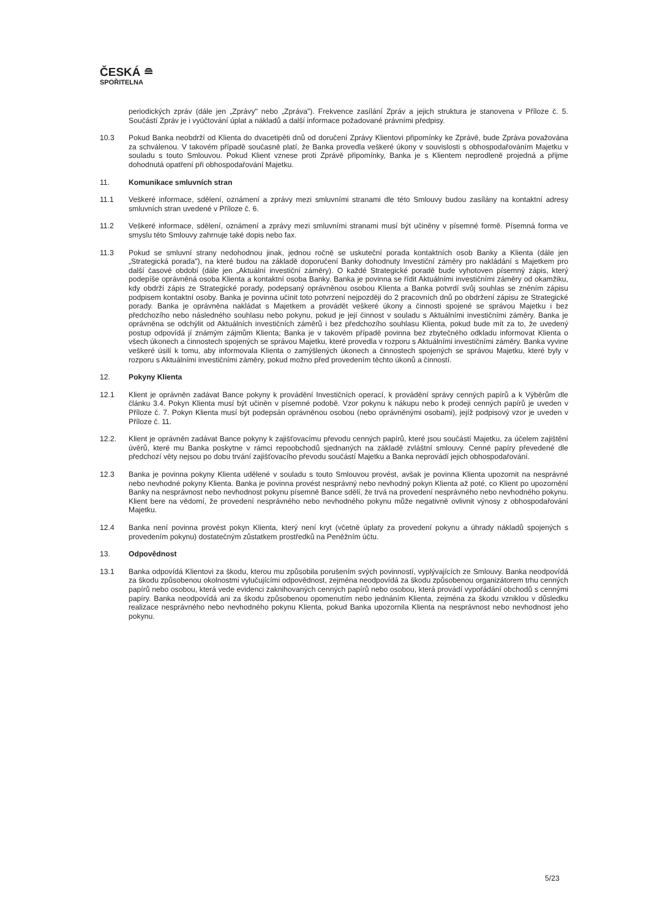ČESKÁ ≘
SPOŘITELNA
periodických zpráv (dále jen „Zprávy" nebo „Zpráva"). Frekvence zasílání Zpráv a jejich struktura je stanovena v Příloze č. 5. Součástí Zpráv je i vyúčtování úplat a nákladů a další informace požadované právními předpisy.
10.3 Pokud Banka neobdrží od Klienta do dvacetipěti dnů od doručení Zprávy Klientovi připomínky ke Zprávě, bude Zpráva považována za schválenou. V takovém případě současně platí, že Banka provedla veškeré úkony v souvislosti s obhospodařováním Majetku v souladu s touto Smlouvou. Pokud Klient vznese proti Zprávě připomínky, Banka je s Klientem neprodleně projedná a přijme dohodnutá opatření při obhospodařování Majetku.
11. Komunikace smluvních stran
11.1 Veškeré informace, sdělení, oznámení a zprávy mezi smluvními stranami dle této Smlouvy budou zasílány na kontaktní adresy smluvních stran uvedené v Příloze č. 6.
11.2 Veškeré informace, sdělení, oznámení a zprávy mezi smluvními stranami musí být učiněny v písemné formě. Písemná forma ve smyslu této Smlouvy zahrnuje také dopis nebo fax.
11.3 Pokud se smluvní strany nedohodnou jinak, jednou ročně se uskuteční porada kontaktních osob Banky a Klienta (dále jen „Strategická porada"), na které budou na základě doporučení Banky dohodnuty Investiční záměry pro nakládání s Majetkem pro další časové období (dále jen „Aktuální investiční záměry). O každé Strategické poradě bude vyhotoven písemný zápis, který podepíše oprávněná osoba Klienta a kontaktní osoba Banky. Banka je povinna se řídit Aktuálními investičními záměry od okamžiku, kdy obdrží zápis ze Strategické porady, podepsaný oprávněnou osobou Klienta a Banka potvrdí svůj souhlas se zněním zápisu podpisem kontaktní osoby. Banka je povinna učinit toto potvrzení nejpozději do 2 pracovních dnů po obdržení zápisu ze Strategické porady. Banka je oprávněna nakládat s Majetkem a provádět veškeré úkony a činnosti spojené se správou Majetku i bez předchozího nebo následného souhlasu nebo pokynu, pokud je její činnost v souladu s Aktuálními investičními záměry. Banka je oprávněna se odchýlit od Aktuálních investičních záměrů i bez předchozího souhlasu Klienta, pokud bude mít za to, že uvedený postup odpovídá jí známým zájmům Klienta; Banka je v takovém případě povinna bez zbytečného odkladu informovat Klienta o všech úkonech a činnostech spojených se správou Majetku, které provedla v rozporu s Aktuálními investičními záměry. Banka vyvine veškeré úsilí k tomu, aby informovala Klienta o zamýšlených úkonech a činnostech spojených se správou Majetku, které byly v rozporu s Aktuálními investičními záměry, pokud možno před provedením těchto úkonů a činností.
12. Pokyny Klienta
12.1 Klient je oprávněn zadávat Bance pokyny k provádění Investičních operací, k provádění správy cenných papírů a k Výběrům dle článku 3.4. Pokyn Klienta musí být učiněn v písemné podobě. Vzor pokynu k nákupu nebo k prodeji cenných papírů je uveden v Příloze č. 7. Pokyn Klienta musí být podepsán oprávněnou osobou (nebo oprávněnými osobami), jejíž podpisový vzor je uveden v Příloze č. 11.
12.2. Klient je oprávněn zadávat Bance pokyny k zajišťovacímu převodu cenných papírů, které jsou součástí Majetku, za účelem zajištění úvěrů, které mu Banka poskytne v rámci repoobchodů sjednaných na základě zvláštní smlouvy. Cenné papíry převedené dle předchozí věty nejsou po dobu trvání zajišťovacího převodu součástí Majetku a Banka neprovádí jejich obhospodařování.
12.3 Banka je povinna pokyny Klienta udělené v souladu s touto Smlouvou provést, avšak je povinna Klienta upozornit na nesprávné nebo nevhodné pokyny Klienta. Banka je povinna provést nesprávný nebo nevhodný pokyn Klienta až poté, co Klient po upozornění Banky na nesprávnost nebo nevhodnost pokynu písemně Bance sdělí, že trvá na provedení nesprávného nebo nevhodného pokynu. Klient bere na vědomí, že provedení nesprávného nebo nevhodného pokynu může negativně ovlivnit výnosy z obhospodařování Majetku.
12.4 Banka není povinna provést pokyn Klienta, který není kryt (včetně úplaty za provedení pokynu a úhrady nákladů spojených s provedením pokynu) dostatečným zůstatkem prostředků na Peněžním účtu.
13. Odpovědnost
13.1 Banka odpovídá Klientovi za škodu, kterou mu způsobila porušením svých povinností, vyplývajících ze Smlouvy. Banka neodpovídá za škodu způsobenou okolnostmi vylučujícími odpovědnost, zejména neodpovídá za škodu způsobenou organizátorem trhu cenných papírů nebo osobou, která vede evidenci zaknihovaných cenných papírů nebo osobou, která provádí vypořádání obchodů s cennými papíry. Banka neodpovídá ani za škodu způsobenou opomenutím nebo jednáním Klienta, zejména za škodu vzniklou v důsledku realizace nesprávného nebo nevhodného pokynu Klienta, pokud Banka upozornila Klienta na nesprávnost nebo nevhodnost jeho pokynu.
5/23